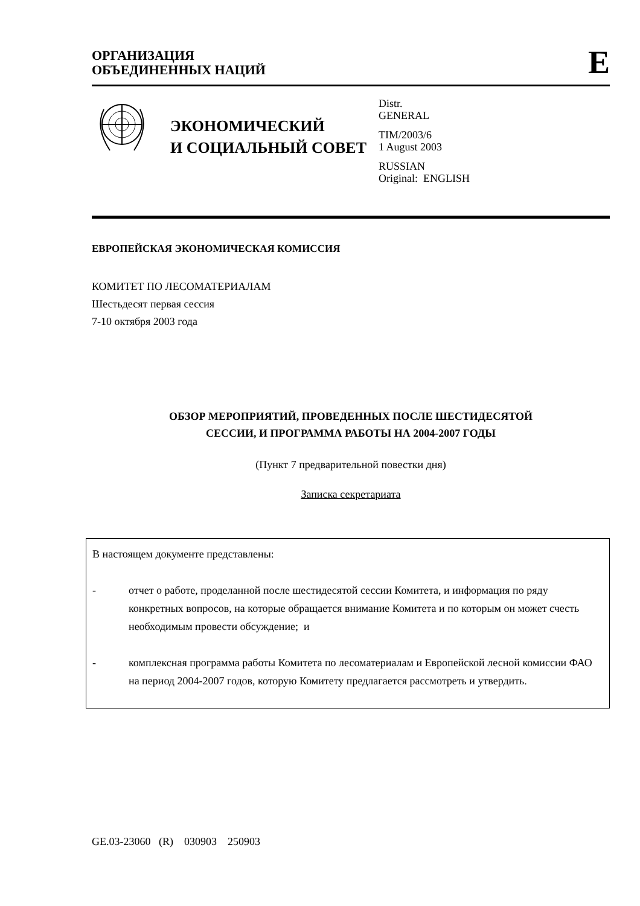ОРГАНИЗАЦИЯ
ОБЪЕДИНЕННЫХ НАЦИЙ
E
ЭКОНОМИЧЕСКИЙ
И СОЦИАЛЬНЫЙ СОВЕТ
Distr.
GENERAL
TIM/2003/6
1 August 2003
RUSSIAN
Original: ENGLISH
ЕВРОПЕЙСКАЯ ЭКОНОМИЧЕСКАЯ КОМИССИЯ
КОМИТЕТ ПО ЛЕСОМАТЕРИАЛАМ
Шестьдесят первая сессия
7-10 октября 2003 года
ОБЗОР МЕРОПРИЯТИЙ, ПРОВЕДЕННЫХ ПОСЛЕ ШЕСТИДЕСЯТОЙ
СЕССИИ, И ПРОГРАММА РАБОТЫ НА 2004-2007 ГОДЫ
(Пункт 7 предварительной повестки дня)
Записка секретариата
В настоящем документе представлены:
- отчет о работе, проделанной после шестидесятой сессии Комитета, и информация по ряду конкретных вопросов, на которые обращается внимание Комитета и по которым он может счесть необходимым провести обсуждение; и
- комплексная программа работы Комитета по лесоматериалам и Европейской лесной комиссии ФАО на период 2004-2007 годов, которую Комитету предлагается рассмотреть и утвердить.
GE.03-23060 (R) 030903 250903